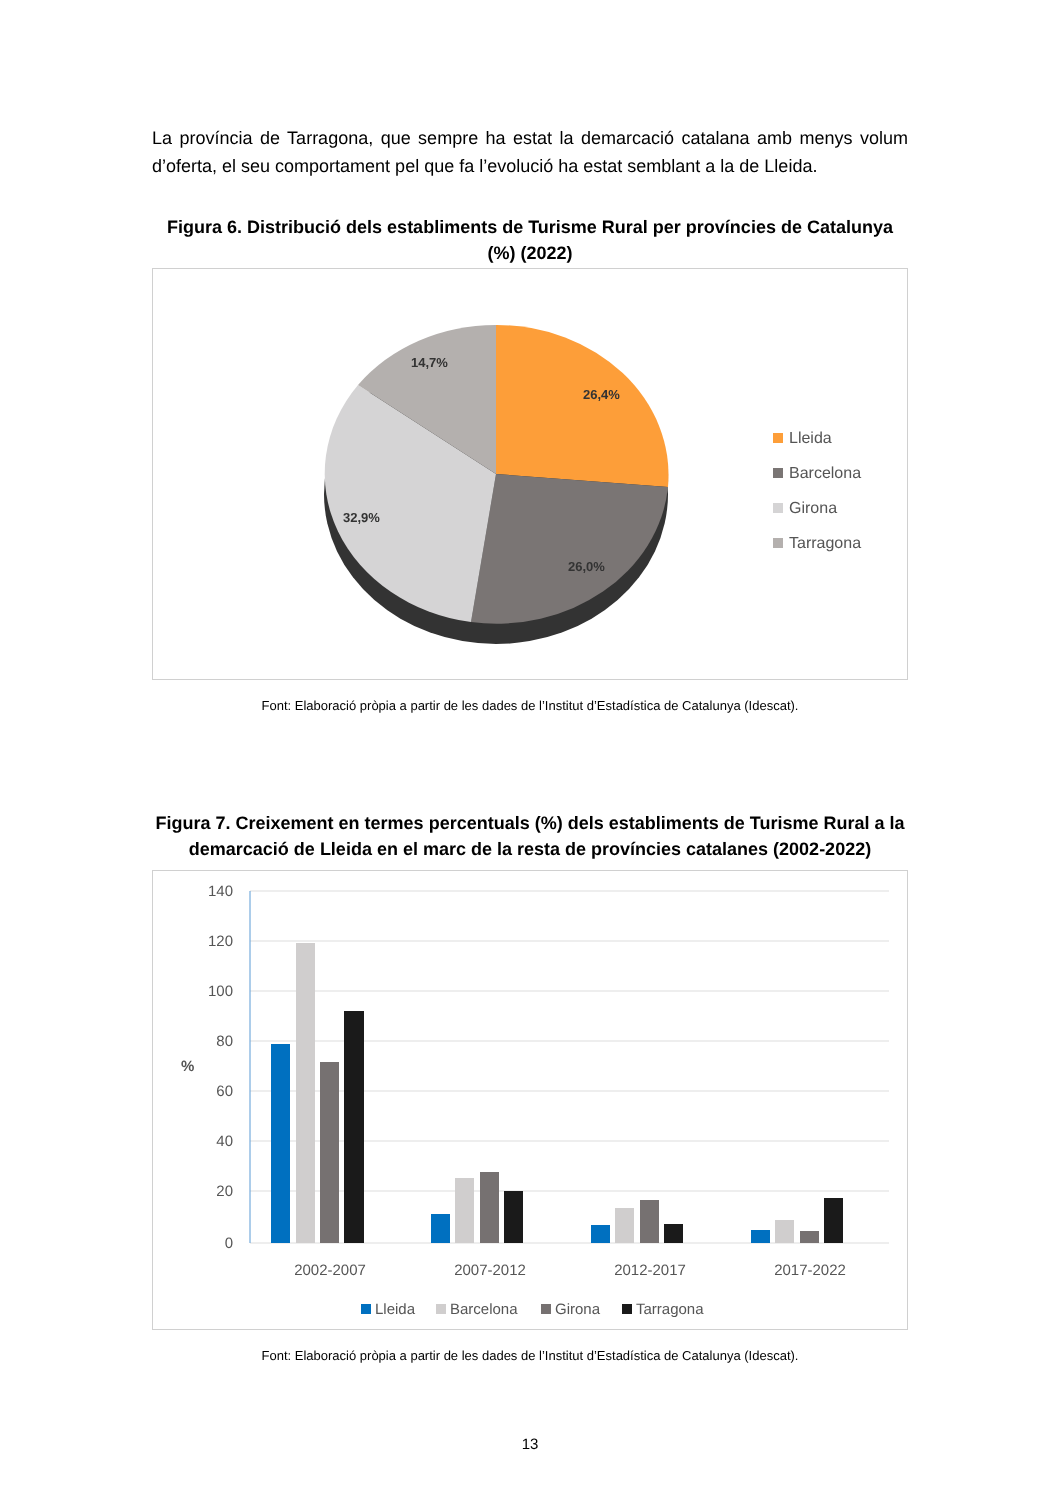La província de Tarragona, que sempre ha estat la demarcació catalana amb menys volum d’oferta, el seu comportament pel que fa l’evolució ha estat semblant a la de Lleida.
Figura 6. Distribució dels establiments de Turisme Rural per províncies de Catalunya (%) (2022)
26,4%
26,0%
32,9%
14,7%
Lleida
Barcelona
Girona
Tarragona
Font: Elaboració pròpia a partir de les dades de l’Institut d’Estadística de Catalunya (Idescat).
Figura 7. Creixement en termes percentuals (%) dels establiments de Turisme Rural a la demarcació de Lleida en el marc de la resta de províncies catalanes (2002-2022)
140
120
100
80
60
40
20
0
%
2002-2007
2007-2012
2012-2017
2017-2022
Lleida
Barcelona
Girona
Tarragona
Font: Elaboració pròpia a partir de les dades de l’Institut d’Estadística de Catalunya (Idescat).
13